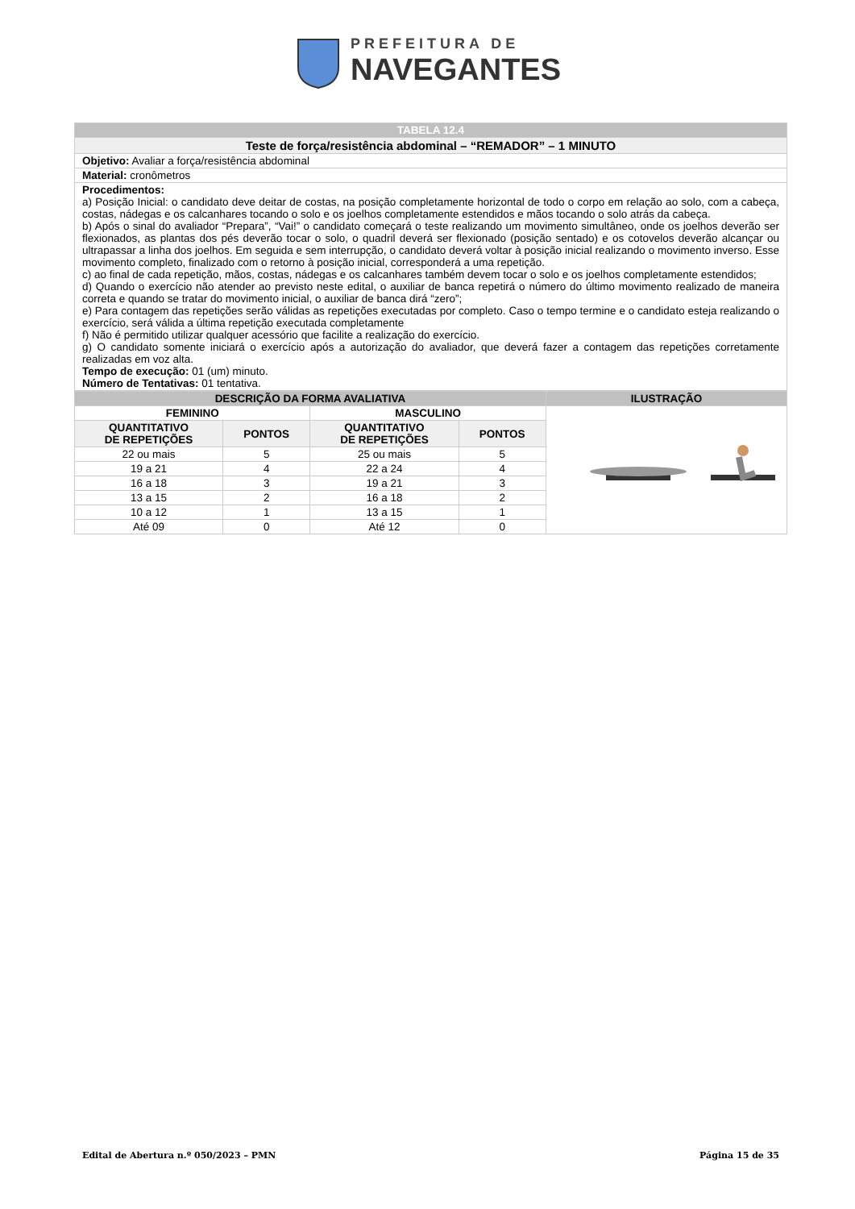PREFEITURA DE
NAVEGANTES
| TABELA 12.4 |
| Teste de força/resistência abdominal – “REMADOR” – 1 MINUTO |
| Objetivo: Avaliar a força/resistência abdominal |
| Material: cronômetros |
| Procedimentos: a) Posição Inicial: o candidato deve deitar de costas, na posição completamente horizontal de todo o corpo em relação ao solo, com a cabeça, costas, nádegas e os calcanhares tocando o solo e os joelhos completamente estendidos e mãos tocando o solo atrás da cabeça. b) Após o sinal do avaliador “Prepara”, “Vai!” o candidato começará o teste realizando um movimento simultâneo, onde os joelhos deverão ser flexionados, as plantas dos pés deverão tocar o solo, o quadril deverá ser flexionado (posição sentado) e os cotovelos deverão alcançar ou ultrapassar a linha dos joelhos. Em seguida e sem interrupção, o candidato deverá voltar à posição inicial realizando o movimento inverso. Esse movimento completo, finalizado com o retorno à posição inicial, corresponderá a uma repetição. c) ao final de cada repetição, mãos, costas, nádegas e os calcanhares também devem tocar o solo e os joelhos completamente estendidos; d) Quando o exercício não atender ao previsto neste edital, o auxiliar de banca repetirá o número do último movimento realizado de maneira correta e quando se tratar do movimento inicial, o auxiliar de banca dirá “zero”; e) Para contagem das repetições serão válidas as repetições executadas por completo. Caso o tempo termine e o candidato esteja realizando o exercício, será válida a última repetição executada completamente f) Não é permitido utilizar qualquer acessório que facilite a realização do exercício. g) O candidato somente iniciará o exercício após a autorização do avaliador, que deverá fazer a contagem das repetições corretamente realizadas em voz alta. Tempo de execução: 01 (um) minuto. Número de Tentativas: 01 tentativa. |
| DESCRIÇÃO DA FORMA AVALIATIVA | | | | ILUSTRAÇÃO |
| --- | --- | --- | --- | --- |
| FEMININO | | MASCULINO | | |
| QUANTITATIVO DE REPETIÇÕES | PONTOS | QUANTITATIVO DE REPETIÇÕES | PONTOS | |
| 22 ou mais | 5 | 25 ou mais | 5 | |
| 19 a 21 | 4 | 22 a 24 | 4 | |
| 16 a 18 | 3 | 19 a 21 | 3 | |
| 13 a 15 | 2 | 16 a 18 | 2 | |
| 10 a 12 | 1 | 13 a 15 | 1 | |
| Até 09 | 0 | Até 12 | 0 | |
Edital de Abertura n.º 050/2023 – PMN Página 15 de 35